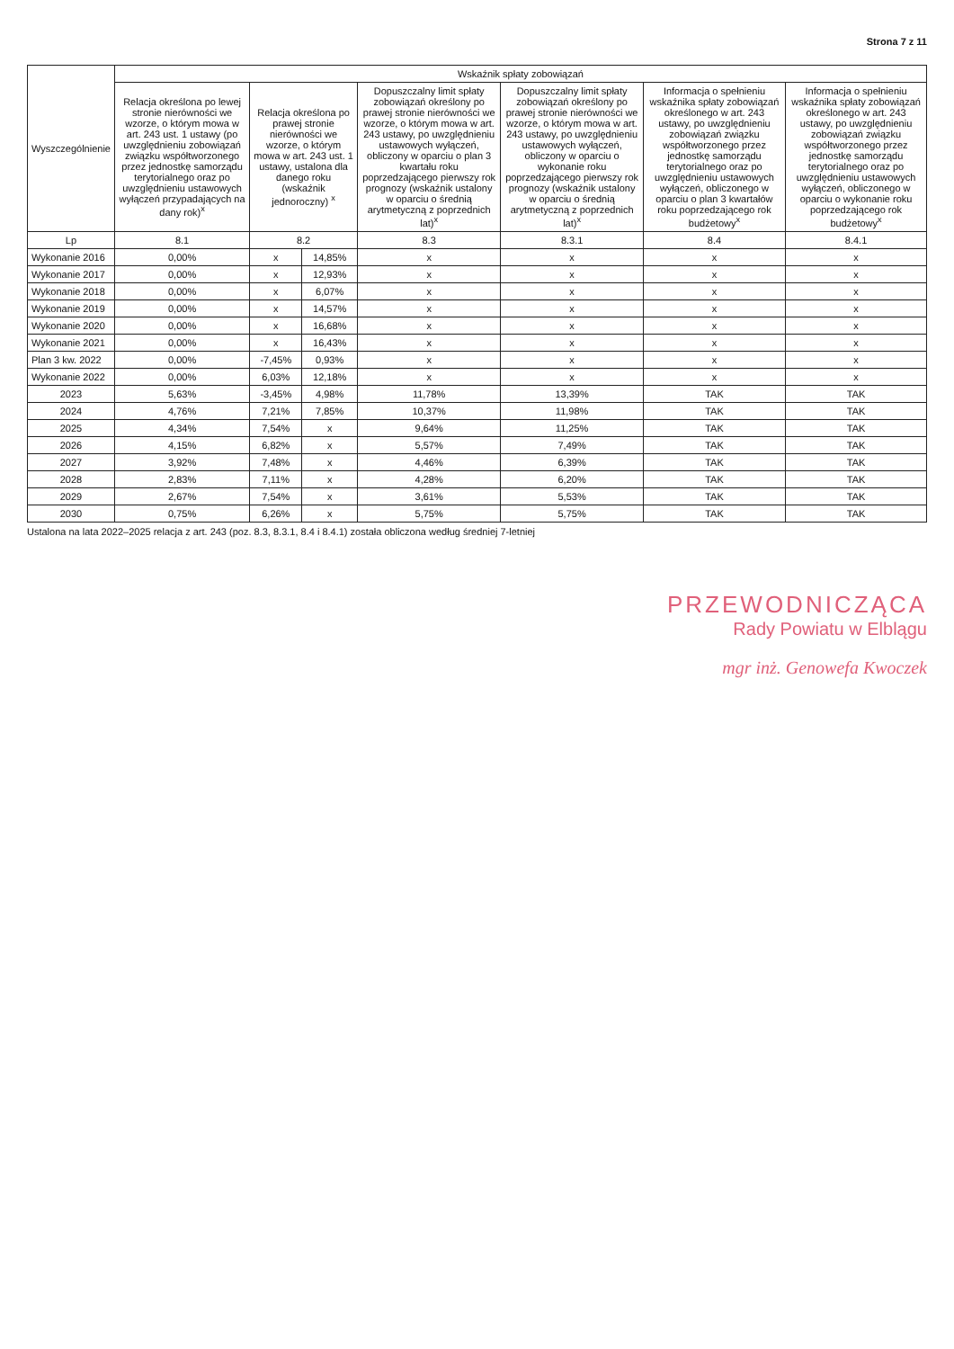Strona 7 z 11
| Wyszczególnienie | Wskaźnik spłaty zobowiązań | | | | | | |
| --- | --- | --- | --- | --- | --- | --- | --- |
| | Relacja określona po lewej stronie nierówności we wzorze, o którym mowa w art. 243 ust. 1 ustawy (po uwzględnieniu zobowiązań związku współtworzonego przez jednostkę samorządu terytorialnego oraz po uwzględnieniu ustawowych wyłączeń przypadających na dany rok)<sup>x</sup> | Relacja określona po prawej stronie nierówności we wzorze, o którym mowa w art. 243 ust. 1 ustawy, ustalona dla danego roku (wskaźnik jednoroczny) <sup>x</sup> | | Dopuszczalny limit spłaty zobowiązań określony po prawej stronie nierówności we wzorze, o którym mowa w art. 243 ustawy, po uwzględnieniu ustawowych wyłączeń, obliczony w oparciu o plan 3 kwartału roku poprzedzającego pierwszy rok prognozy (wskaźnik ustalony w oparciu o średnią arytmetyczną z poprzednich lat)<sup>x</sup> | Dopuszczalny limit spłaty zobowiązań określony po prawej stronie nierówności we wzorze, o którym mowa w art. 243 ustawy, po uwzględnieniu ustawowych wyłączeń, obliczony w oparciu o wykonanie roku poprzedzającego pierwszy rok prognozy (wskaźnik ustalony w oparciu o średnią arytmetyczną z poprzednich lat)<sup>x</sup> | Informacja o spełnieniu wskaźnika spłaty zobowiązań określonego w art. 243 ustawy, po uwzględnieniu zobowiązań związku współtworzonego przez jednostkę samorządu terytorialnego oraz po uwzględnieniu ustawowych wyłączeń, obliczonego w oparciu o plan 3 kwartałów roku poprzedzającego rok budżetowy<sup>x</sup> | Informacja o spełnieniu wskaźnika spłaty zobowiązań określonego w art. 243 ustawy, po uwzględnieniu zobowiązań związku współtworzonego przez jednostkę samorządu terytorialnego oraz po uwzględnieniu ustawowych wyłączeń, obliczonego w oparciu o wykonanie roku poprzedzającego rok budżetowy<sup>x</sup> |
| Lp | 8.1 | 8.2 | | 8.3 | 8.3.1 | 8.4 | 8.4.1 |
| Wykonanie 2016 | 0,00% | x | 14,85% | x | x | x | x |
| Wykonanie 2017 | 0,00% | x | 12,93% | x | x | x | x |
| Wykonanie 2018 | 0,00% | x | 6,07% | x | x | x | x |
| Wykonanie 2019 | 0,00% | x | 14,57% | x | x | x | x |
| Wykonanie 2020 | 0,00% | x | 16,68% | x | x | x | x |
| Wykonanie 2021 | 0,00% | x | 16,43% | x | x | x | x |
| Plan 3 kw. 2022 | 0,00% | -7,45% | 0,93% | x | x | x | x |
| Wykonanie 2022 | 0,00% | 6,03% | 12,18% | x | x | x | x |
| 2023 | 5,63% | -3,45% | 4,98% | 11,78% | 13,39% | TAK | TAK |
| 2024 | 4,76% | 7,21% | 7,85% | 10,37% | 11,98% | TAK | TAK |
| 2025 | 4,34% | 7,54% | x | 9,64% | 11,25% | TAK | TAK |
| 2026 | 4,15% | 6,82% | x | 5,57% | 7,49% | TAK | TAK |
| 2027 | 3,92% | 7,48% | x | 4,46% | 6,39% | TAK | TAK |
| 2028 | 2,83% | 7,11% | x | 4,28% | 6,20% | TAK | TAK |
| 2029 | 2,67% | 7,54% | x | 3,61% | 5,53% | TAK | TAK |
| 2030 | 0,75% | 6,26% | x | 5,75% | 5,75% | TAK | TAK |
Ustalona na lata 2022–2025 relacja z art. 243 (poz. 8.3, 8.3.1, 8.4 i 8.4.1) została obliczona według średniej 7-letniej
PRZEWODNICZĄCA
Rady Powiatu w Elblągu
mgr inż. Genowefa Kwoczek